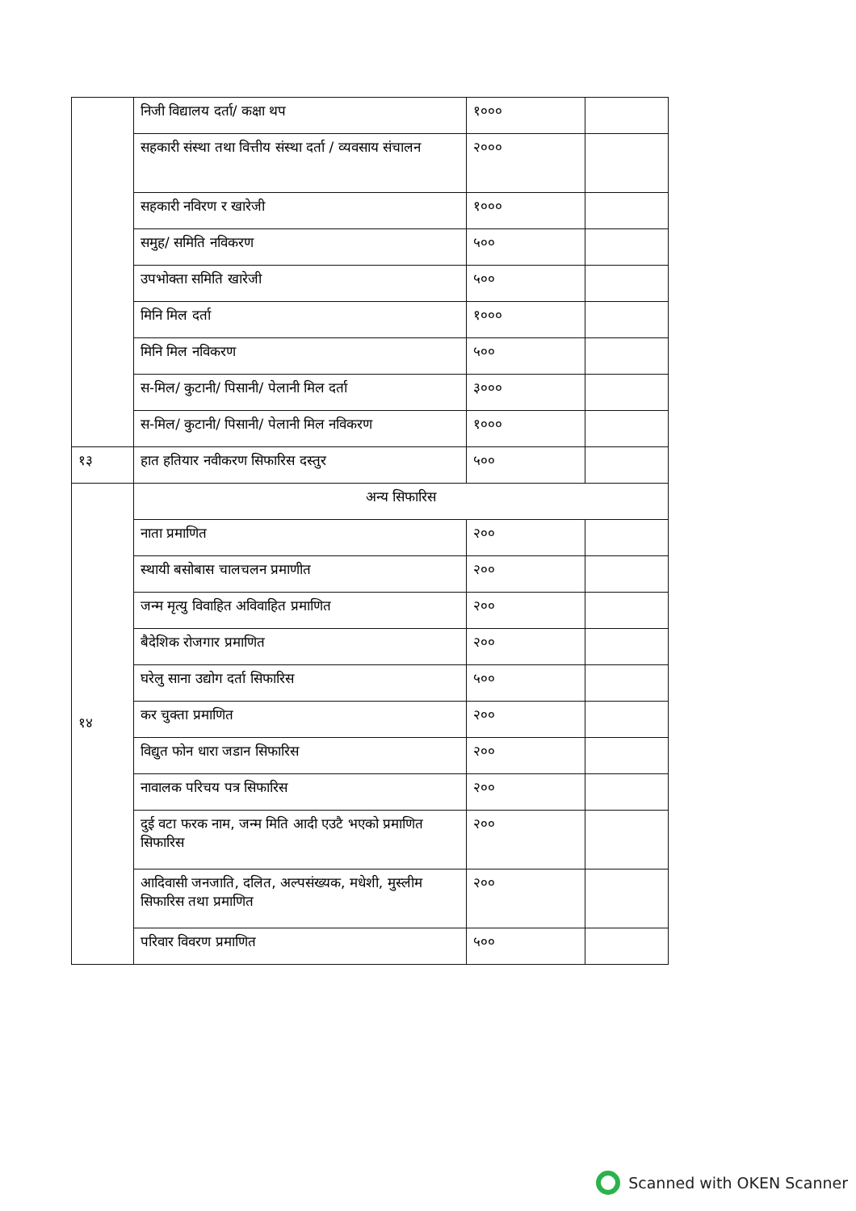| | निजी विद्यालय दर्ता/ कक्षा थप | १००० | |
| | सहकारी संस्था तथा वित्तीय संस्था दर्ता / व्यवसाय संचालन | २००० | |
| | सहकारी नविरण र खारेजी | १००० | |
| | समुह/ समिति नविकरण | ५०० | |
| | उपभोक्ता समिति खारेजी | ५०० | |
| | मिनि मिल दर्ता | १००० | |
| | मिनि मिल नविकरण | ५०० | |
| | स-मिल/ कुटानी/ पिसानी/ पेलानी मिल दर्ता | ३००० | |
| | स-मिल/ कुटानी/ पिसानी/ पेलानी मिल नविकरण | १००० | |
| १३ | हात हतियार नवीकरण सिफारिस दस्तुर | ५०० | |
| १४ | अन्य सिफारिस | | |
| | नाता प्रमाणित | २०० | |
| | स्थायी बसोबास चालचलन प्रमाणीत | २०० | |
| | जन्म मृत्यु विवाहित अविवाहित प्रमाणित | २०० | |
| | बैदेशिक रोजगार प्रमाणित | २०० | |
| | घरेलु साना उद्योग दर्ता सिफारिस | ५०० | |
| | कर चुक्ता प्रमाणित | २०० | |
| | विद्युत फोन धारा जडान सिफारिस | २०० | |
| | नावालक परिचय पत्र सिफारिस | २०० | |
| | दुई वटा फरक नाम, जन्म मिति आदी एउटै भएको प्रमाणित सिफारिस | २०० | |
| | आदिवासी जनजाति, दलित, अल्पसंख्यक, मधेशी, मुस्लीम सिफारिस तथा प्रमाणित | २०० | |
| | परिवार विवरण प्रमाणित | ५०० | |
Scanned with OKEN Scanner